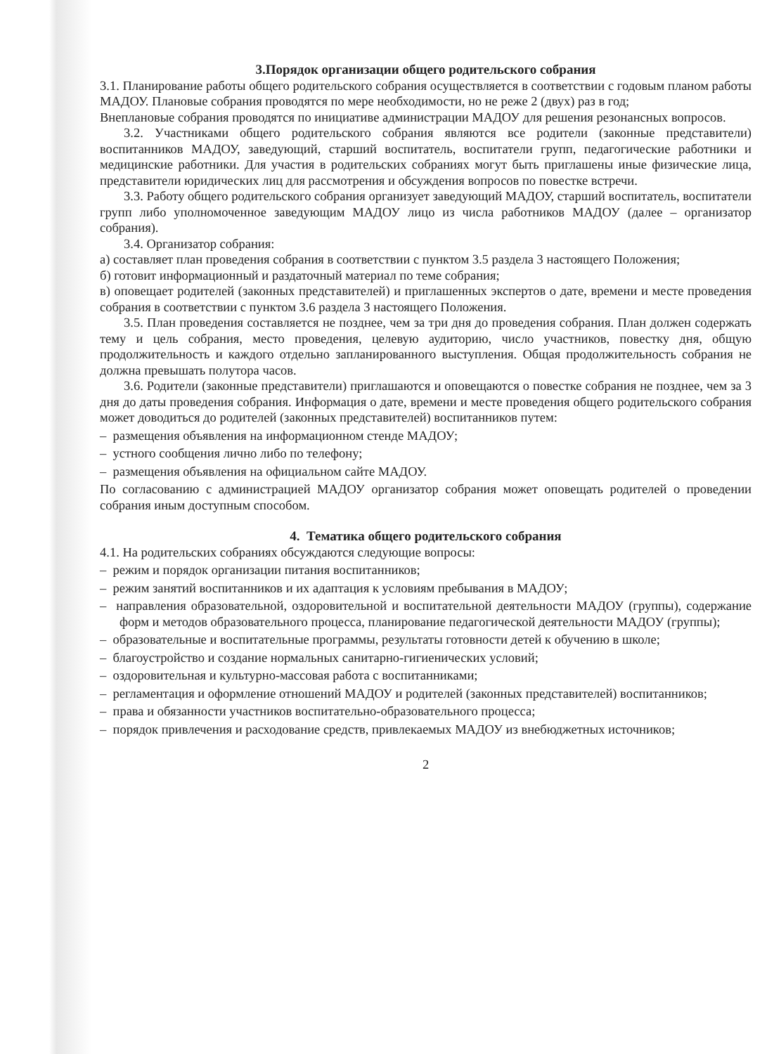3.Порядок организации общего родительского собрания
3.1. Планирование работы общего родительского собрания осуществляется в соответствии с годовым планом работы МАДОУ. Плановые собрания проводятся по мере необходимости, но не реже 2 (двух) раз в год;
Внеплановые собрания проводятся по инициативе администрации МАДОУ для решения резонансных вопросов.
3.2. Участниками общего родительского собрания являются все родители (законные представители) воспитанников МАДОУ, заведующий, старший воспитатель, воспитатели групп, педагогические работники и медицинские работники. Для участия в родительских собраниях могут быть приглашены иные физические лица, представители юридических лиц для рассмотрения и обсуждения вопросов по повестке встречи.
3.3. Работу общего родительского собрания организует заведующий МАДОУ, старший воспитатель, воспитатели групп либо уполномоченное заведующим МАДОУ лицо из числа работников МАДОУ (далее – организатор собрания).
3.4. Организатор собрания:
а) составляет план проведения собрания в соответствии с пунктом 3.5 раздела 3 настоящего Положения;
б) готовит информационный и раздаточный материал по теме собрания;
в) оповещает родителей (законных представителей) и приглашенных экспертов о дате, времени и месте проведения собрания в соответствии с пунктом 3.6 раздела 3 настоящего Положения.
3.5. План проведения составляется не позднее, чем за три дня до проведения собрания. План должен содержать тему и цель собрания, место проведения, целевую аудиторию, число участников, повестку дня, общую продолжительность и каждого отдельно запланированного выступления. Общая продолжительность собрания не должна превышать полутора часов.
3.6. Родители (законные представители) приглашаются и оповещаются о повестке собрания не позднее, чем за 3 дня до даты проведения собрания. Информация о дате, времени и месте проведения общего родительского собрания может доводиться до родителей (законных представителей) воспитанников путем:
– размещения объявления на информационном стенде МАДОУ;
– устного сообщения лично либо по телефону;
– размещения объявления на официальном сайте МАДОУ.
По согласованию с администрацией МАДОУ организатор собрания может оповещать родителей о проведении собрания иным доступным способом.
4. Тематика общего родительского собрания
4.1. На родительских собраниях обсуждаются следующие вопросы:
– режим и порядок организации питания воспитанников;
– режим занятий воспитанников и их адаптация к условиям пребывания в МАДОУ;
– направления образовательной, оздоровительной и воспитательной деятельности МАДОУ (группы), содержание форм и методов образовательного процесса, планирование педагогической деятельности МАДОУ (группы);
– образовательные и воспитательные программы, результаты готовности детей к обучению в школе;
– благоустройство и создание нормальных санитарно-гигиенических условий;
– оздоровительная и культурно-массовая работа с воспитанниками;
– регламентация и оформление отношений МАДОУ и родителей (законных представителей) воспитанников;
– права и обязанности участников воспитательно-образовательного процесса;
– порядок привлечения и расходование средств, привлекаемых МАДОУ из внебюджетных источников;
2